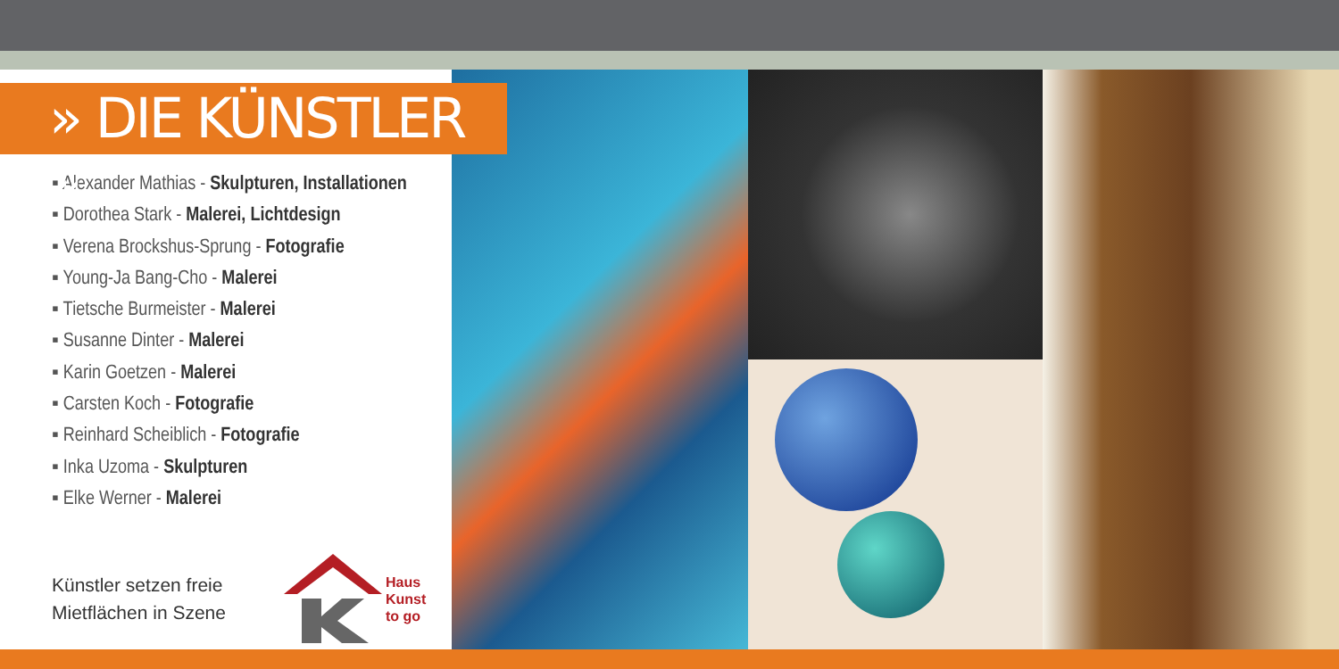» DIE KÜNSTLER «
▪ Alexander Mathias - Skulpturen, Installationen
▪ Dorothea Stark - Malerei, Lichtdesign
▪ Verena Brockshus-Sprung - Fotografie
▪ Young-Ja Bang-Cho - Malerei
▪ Tietsche Burmeister - Malerei
▪ Susanne Dinter - Malerei
▪ Karin Goetzen - Malerei
▪ Carsten Koch - Fotografie
▪ Reinhard Scheiblich - Fotografie
▪ Inka Uzoma - Skulpturen
▪ Elke Werner - Malerei
Künstler setzen freie Mietflächen in Szene
Haus
Kunst
to go